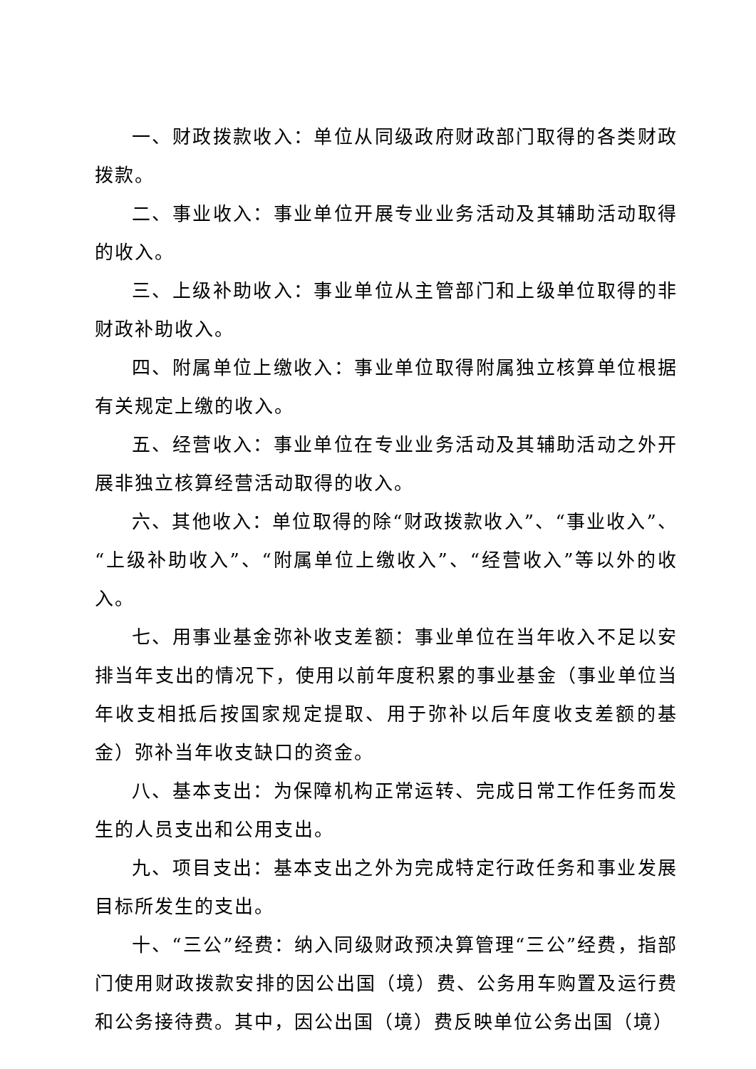一、财政拨款收入：单位从同级政府财政部门取得的各类财政拨款。
二、事业收入：事业单位开展专业业务活动及其辅助活动取得的收入。
三、上级补助收入：事业单位从主管部门和上级单位取得的非财政补助收入。
四、附属单位上缴收入：事业单位取得附属独立核算单位根据有关规定上缴的收入。
五、经营收入：事业单位在专业业务活动及其辅助活动之外开展非独立核算经营活动取得的收入。
六、其他收入：单位取得的除“财政拨款收入”、“事业收入”、“上级补助收入”、“附属单位上缴收入”、“经营收入”等以外的收入。
七、用事业基金弥补收支差额：事业单位在当年收入不足以安排当年支出的情况下，使用以前年度积累的事业基金（事业单位当年收支相抵后按国家规定提取、用于弥补以后年度收支差额的基金）弥补当年收支缺口的资金。
八、基本支出：为保障机构正常运转、完成日常工作任务而发生的人员支出和公用支出。
九、项目支出：基本支出之外为完成特定行政任务和事业发展目标所发生的支出。
十、“三公”经费：纳入同级财政预决算管理“三公”经费，指部门使用财政拨款安排的因公出国（境）费、公务用车购置及运行费和公务接待费。其中，因公出国（境）费反映单位公务出国（境）